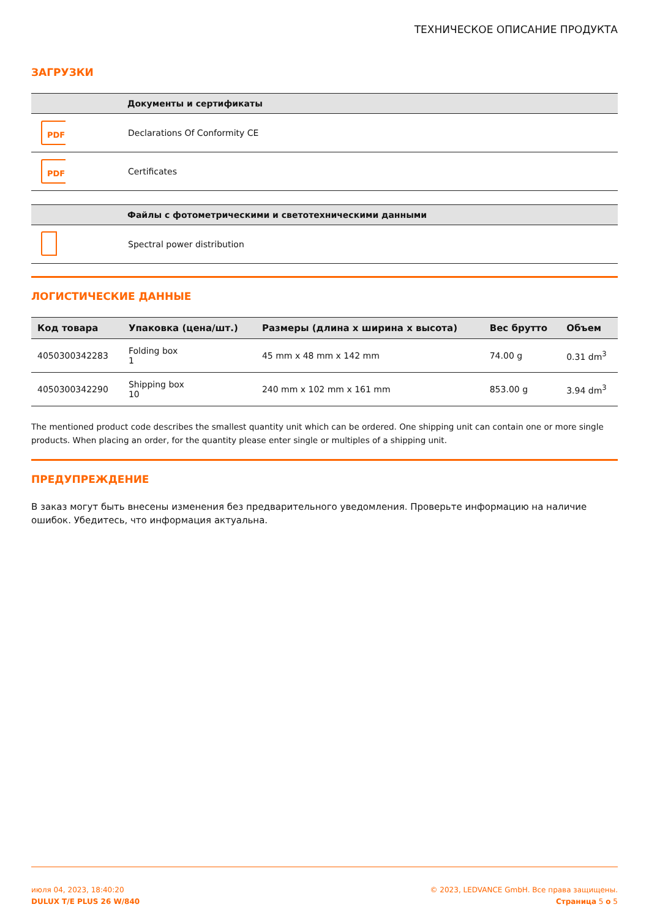ТЕХНИЧЕСКОЕ ОПИСАНИЕ ПРОДУКТА
ЗАГРУЗКИ
| | Документы и сертификаты |
| --- | --- |
| PDF | Declarations Of Conformity CE |
| PDF | Certificates |
| | Файлы с фотометрическими и светотехническими данными |
| --- | --- |
| | Spectral power distribution |
ЛОГИСТИЧЕСКИЕ ДАННЫЕ
| Код товара | Упаковка (цена/шт.) | Размеры (длина x ширина x высота) | Вес брутто | Объем |
| --- | --- | --- | --- | --- |
| 4050300342283 | Folding box 1 | 45 mm x 48 mm x 142 mm | 74.00 g | 0.31 dm<sup>3</sup> |
| 4050300342290 | Shipping box 10 | 240 mm x 102 mm x 161 mm | 853.00 g | 3.94 dm<sup>3</sup> |
The mentioned product code describes the smallest quantity unit which can be ordered. One shipping unit can contain one or more single products. When placing an order, for the quantity please enter single or multiples of a shipping unit.
ПРЕДУПРЕЖДЕНИЕ
В заказ могут быть внесены изменения без предварительного уведомления. Проверьте информацию на наличие ошибок. Убедитесь, что информация актуальна.
июля 04, 2023, 18:40:20
DULUX T/E PLUS 26 W/840
© 2023, LEDVANCE GmbH. Все права защищены.
Страница 5 о 5